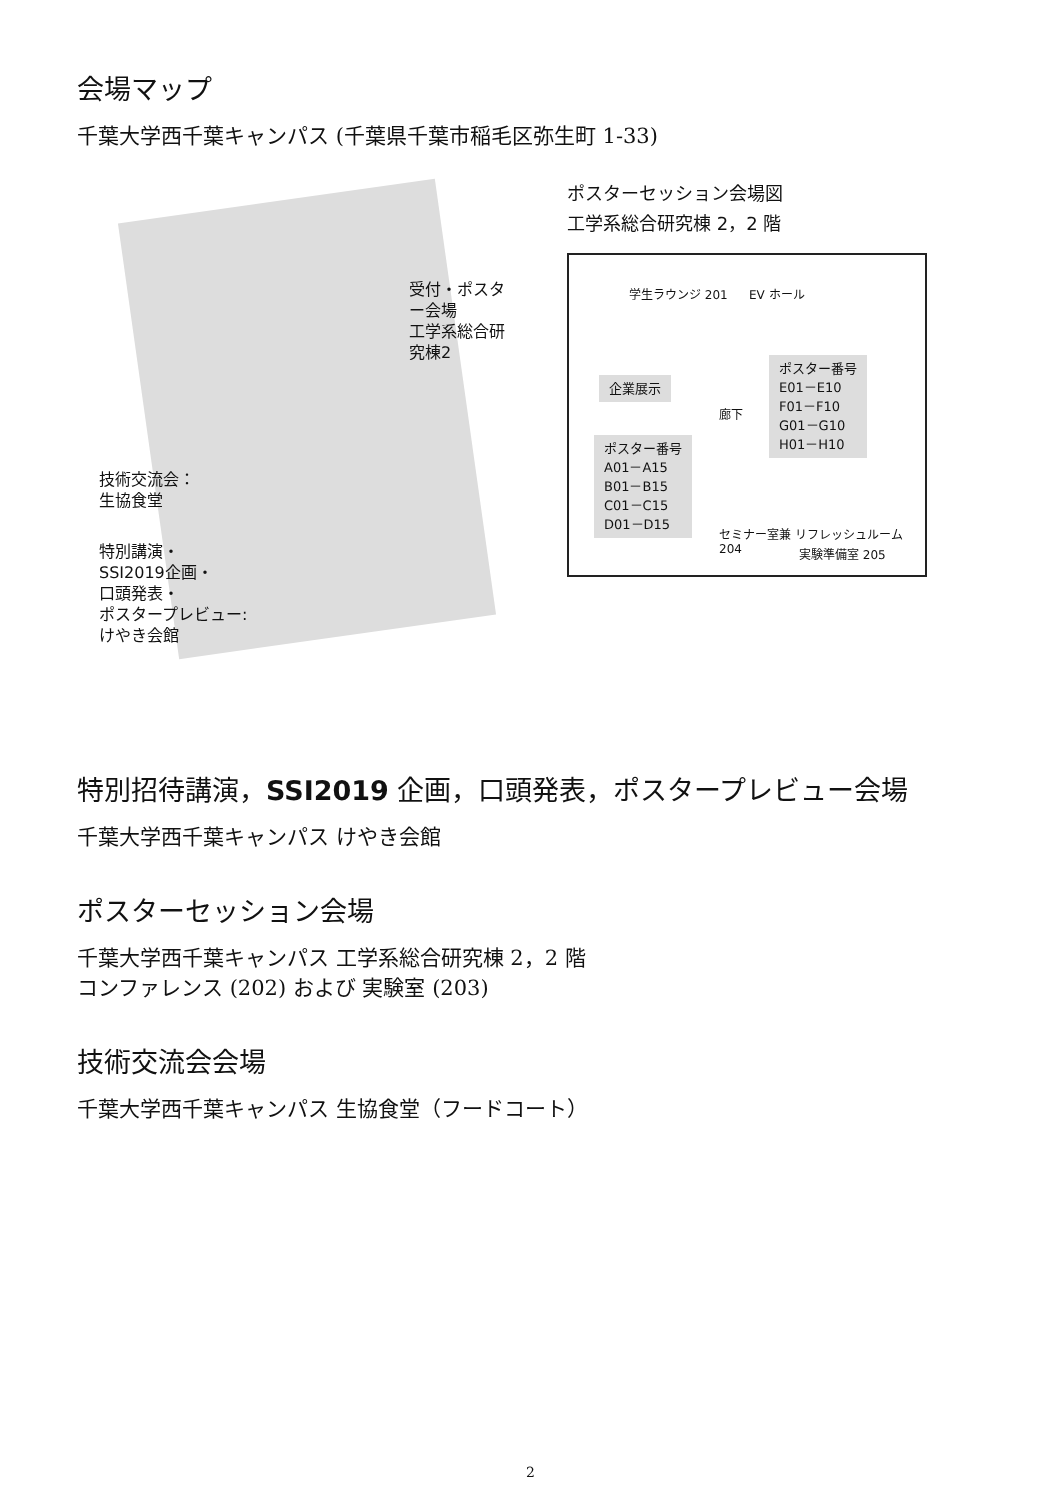会場マップ
千葉大学西千葉キャンパス (千葉県千葉市稲毛区弥生町 1-33)
受付・ポスター会場
工学系総合研究棟2
技術交流会：
生協食堂
特別講演・
SSI2019企画・
口頭発表・
ポスタープレビュー:
けやき会館
ポスターセッション会場図
工学系総合研究棟 2，2 階
学生ラウンジ 201 EV ホール
企業展示
ポスター番号
A01－A15
B01－B15
C01－C15
D01－D15
ポスター番号
E01－E10
F01－F10
G01－G10
H01－H10
廊下
セミナー室兼 リフレッシュルーム 204
実験準備室 205
特別招待講演，SSI2019 企画，口頭発表，ポスタープレビュー会場
千葉大学西千葉キャンパス けやき会館
ポスターセッション会場
千葉大学西千葉キャンパス 工学系総合研究棟 2，2 階
コンファレンス (202) および 実験室 (203)
技術交流会会場
千葉大学西千葉キャンパス 生協食堂（フードコート）
2